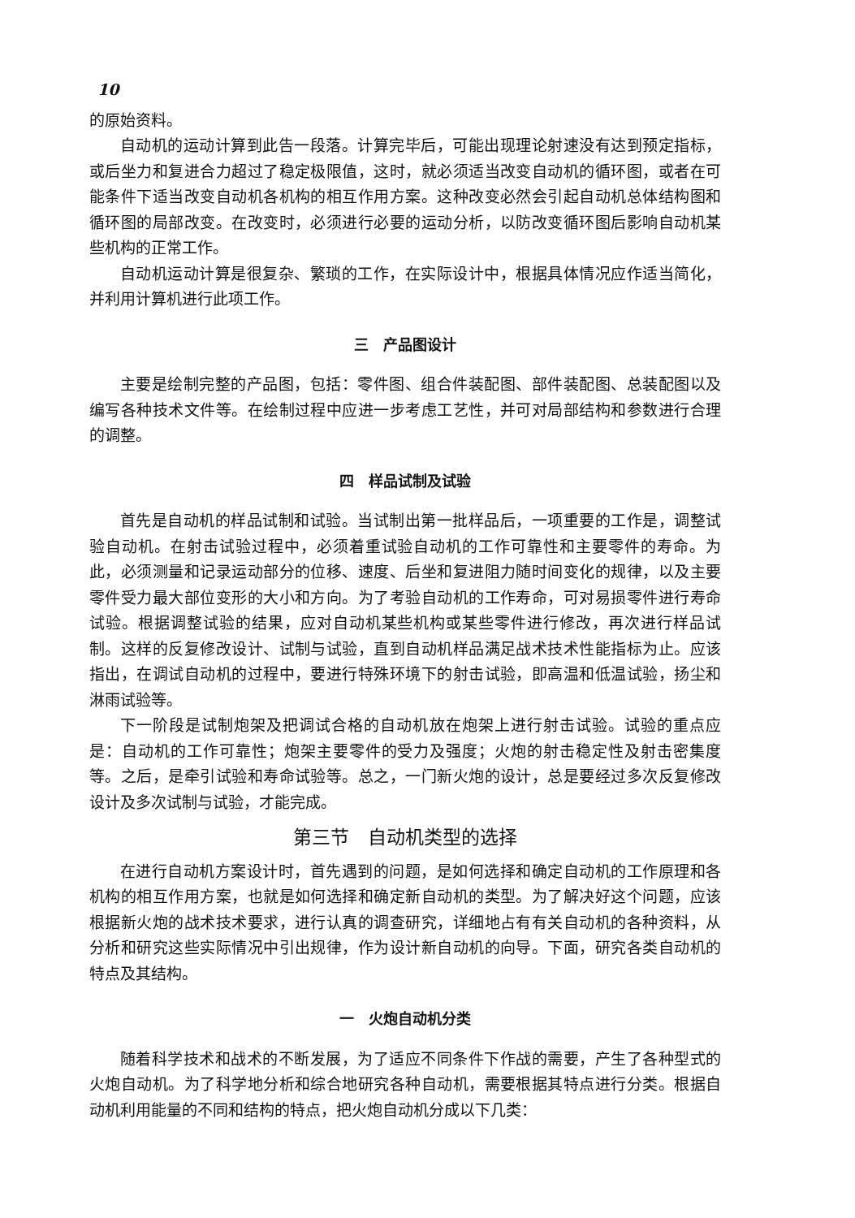10
的原始资料。
自动机的运动计算到此告一段落。计算完毕后，可能出现理论射速没有达到预定指标，或后坐力和复进合力超过了稳定极限值，这时，就必须适当改变自动机的循环图，或者在可能条件下适当改变自动机各机构的相互作用方案。这种改变必然会引起自动机总体结构图和循环图的局部改变。在改变时，必须进行必要的运动分析，以防改变循环图后影响自动机某些机构的正常工作。
自动机运动计算是很复杂、繁琐的工作，在实际设计中，根据具体情况应作适当简化，并利用计算机进行此项工作。
三　产品图设计
主要是绘制完整的产品图，包括：零件图、组合件装配图、部件装配图、总装配图以及编写各种技术文件等。在绘制过程中应进一步考虑工艺性，并可对局部结构和参数进行合理的调整。
四　样品试制及试验
首先是自动机的样品试制和试验。当试制出第一批样品后，一项重要的工作是，调整试验自动机。在射击试验过程中，必须着重试验自动机的工作可靠性和主要零件的寿命。为此，必须测量和记录运动部分的位移、速度、后坐和复进阻力随时间变化的规律，以及主要零件受力最大部位变形的大小和方向。为了考验自动机的工作寿命，可对易损零件进行寿命试验。根据调整试验的结果，应对自动机某些机构或某些零件进行修改，再次进行样品试制。这样的反复修改设计、试制与试验，直到自动机样品满足战术技术性能指标为止。应该指出，在调试自动机的过程中，要进行特殊环境下的射击试验，即高温和低温试验，扬尘和淋雨试验等。
下一阶段是试制炮架及把调试合格的自动机放在炮架上进行射击试验。试验的重点应是：自动机的工作可靠性；炮架主要零件的受力及强度；火炮的射击稳定性及射击密集度等。之后，是牵引试验和寿命试验等。总之，一门新火炮的设计，总是要经过多次反复修改设计及多次试制与试验，才能完成。
第三节　自动机类型的选择
在进行自动机方案设计时，首先遇到的问题，是如何选择和确定自动机的工作原理和各机构的相互作用方案，也就是如何选择和确定新自动机的类型。为了解决好这个问题，应该根据新火炮的战术技术要求，进行认真的调查研究，详细地占有有关自动机的各种资料，从分析和研究这些实际情况中引出规律，作为设计新自动机的向导。下面，研究各类自动机的特点及其结构。
一　火炮自动机分类
随着科学技术和战术的不断发展，为了适应不同条件下作战的需要，产生了各种型式的火炮自动机。为了科学地分析和综合地研究各种自动机，需要根据其特点进行分类。根据自动机利用能量的不同和结构的特点，把火炮自动机分成以下几类：